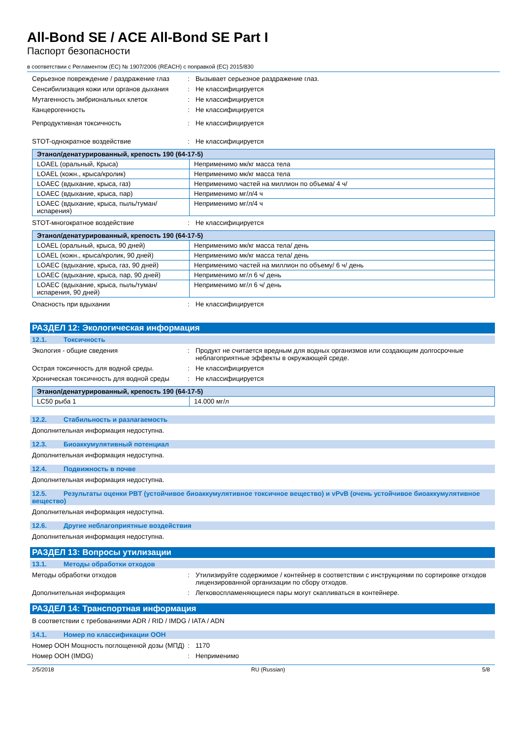All-Bond SE / ACE All-Bond SE Part I
Паспорт безопасности
в соответствии с Регламентом (ЕС) № 1907/2006 (REACH) с поправкой (ЕС) 2015/830
Серьезное повреждение / раздражение глаз
: Вызывает серьезное раздражение глаз.
Сенсибилизация кожи или органов дыхания : Не классифицируется
Мутагенность эмбриональных клеток : Не классифицируется
Канцерогенность : Не классифицируется
Репродуктивная токсичность : Не классифицируется
STOT-однократное воздействие : Не классифицируется
| Этанол/денатурированный, крепость 190 (64-17-5) | |
| --- | --- |
| LOAEL (оральный, Крыса) | Неприменимо мк/кг масса тела |
| LOAEL (кожн., крыса/кролик) | Неприменимо мк/кг масса тела |
| LOAEC (вдыхание, крыса, газ) | Неприменимо частей на миллион по объема/ 4 ч/ |
| LOAEC (вдыхание, крыса, пар) | Неприменимо мг/л/4 ч |
| LOAEC (вдыхание, крыса, пыль/туман/испарения) | Неприменимо мг/л/4 ч |
STOT-многократное воздействие : Не классифицируется
| Этанол/денатурированный, крепость 190 (64-17-5) | |
| --- | --- |
| LOAEL (оральный, крыса, 90 дней) | Неприменимо мк/кг масса тела/ день |
| LOAEL (кожн., крыса/кролик, 90 дней) | Неприменимо мк/кг масса тела/ день |
| LOAEC (вдыхание, крыса, газ, 90 дней) | Неприменимо частей на миллион по объему/ 6 ч/ день |
| LOAEC (вдыхание, крыса, пар, 90 дней) | Неприменимо мг/л 6 ч/ день |
| LOAEC (вдыхание, крыса, пыль/туман/испарения, 90 дней) | Неприменимо мг/л 6 ч/ день |
Опасность при вдыхании : Не классифицируется
РАЗДЕЛ 12: Экологическая информация
12.1. Токсичность
Экология - общие сведения : Продукт не считается вредным для водных организмов или создающим долгосрочные неблагоприятные эффекты в окружающей среде.
Острая токсичность для водной среды. : Не классифицируется
Хроническая токсичность для водной среды
: Не классифицируется
| Этанол/денатурированный, крепость 190 (64-17-5) | |
| --- | --- |
| LC50 рыба 1 | 14.000 мг/л |
12.2. Стабильность и разлагаемость
Дополнительная информация недоступна.
12.3. Биоаккумулятивный потенциал
Дополнительная информация недоступна.
12.4. Подвижность в почве
Дополнительная информация недоступна.
12.5. Результаты оценки PBT (устойчивое биоаккумулятивное токсичное вещество) и vPvB (очень устойчивое биоаккумулятивное вещество)
Дополнительная информация недоступна.
12.6. Другие неблагоприятные воздействия
Дополнительная информация недоступна.
РАЗДЕЛ 13: Вопросы утилизации
13.1. Методы обработки отходов
Методы обработки отходов : Утилизируйте содержимое / контейнер в соответствии с инструкциями по сортировке отходов лицензированной организации по сбору отходов.
Дополнительная информация : Легковоспламеняющиеся пары могут скапливаться в контейнере.
РАЗДЕЛ 14: Транспортная информация
В соответствии с требованиями ADR / RID / IMDG / IATA / ADN
14.1. Номер по классификации ООН
Номер ООН Мощность поглощенной дозы (МПД)
: 1170
Номер ООН (IMDG) : Неприменимо
2/5/2018 RU (Russian) 5/8